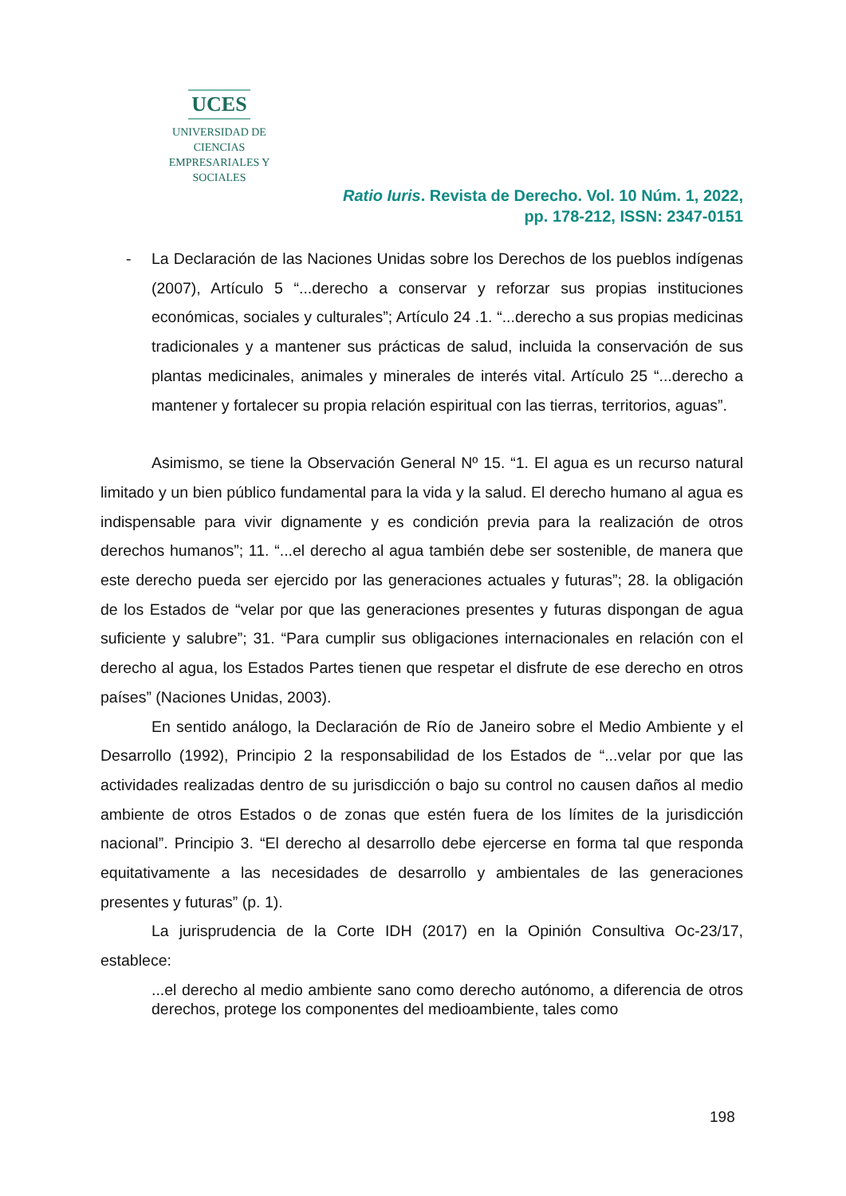UCES
UNIVERSIDAD DE CIENCIAS
EMPRESARIALES Y SOCIALES
Ratio Iuris. Revista de Derecho. Vol. 10 Núm. 1, 2022,
pp. 178-212, ISSN: 2347-0151
- La Declaración de las Naciones Unidas sobre los Derechos de los pueblos indígenas (2007), Artículo 5 “...derecho a conservar y reforzar sus propias instituciones económicas, sociales y culturales”; Artículo 24 .1. “...derecho a sus propias medicinas tradicionales y a mantener sus prácticas de salud, incluida la conservación de sus plantas medicinales, animales y minerales de interés vital. Artículo 25 “...derecho a mantener y fortalecer su propia relación espiritual con las tierras, territorios, aguas”.
Asimismo, se tiene la Observación General Nº 15. “1. El agua es un recurso natural limitado y un bien público fundamental para la vida y la salud. El derecho humano al agua es indispensable para vivir dignamente y es condición previa para la realización de otros derechos humanos”; 11. “...el derecho al agua también debe ser sostenible, de manera que este derecho pueda ser ejercido por las generaciones actuales y futuras”; 28. la obligación de los Estados de “velar por que las generaciones presentes y futuras dispongan de agua suficiente y salubre”; 31. “Para cumplir sus obligaciones internacionales en relación con el derecho al agua, los Estados Partes tienen que respetar el disfrute de ese derecho en otros países” (Naciones Unidas, 2003).
En sentido análogo, la Declaración de Río de Janeiro sobre el Medio Ambiente y el Desarrollo (1992), Principio 2 la responsabilidad de los Estados de “...velar por que las actividades realizadas dentro de su jurisdicción o bajo su control no causen daños al medio ambiente de otros Estados o de zonas que estén fuera de los límites de la jurisdicción nacional”. Principio 3. “El derecho al desarrollo debe ejercerse en forma tal que responda equitativamente a las necesidades de desarrollo y ambientales de las generaciones presentes y futuras” (p. 1).
La jurisprudencia de la Corte IDH (2017) en la Opinión Consultiva Oc-23/17, establece:
...el derecho al medio ambiente sano como derecho autónomo, a diferencia de otros derechos, protege los componentes del medioambiente, tales como
198